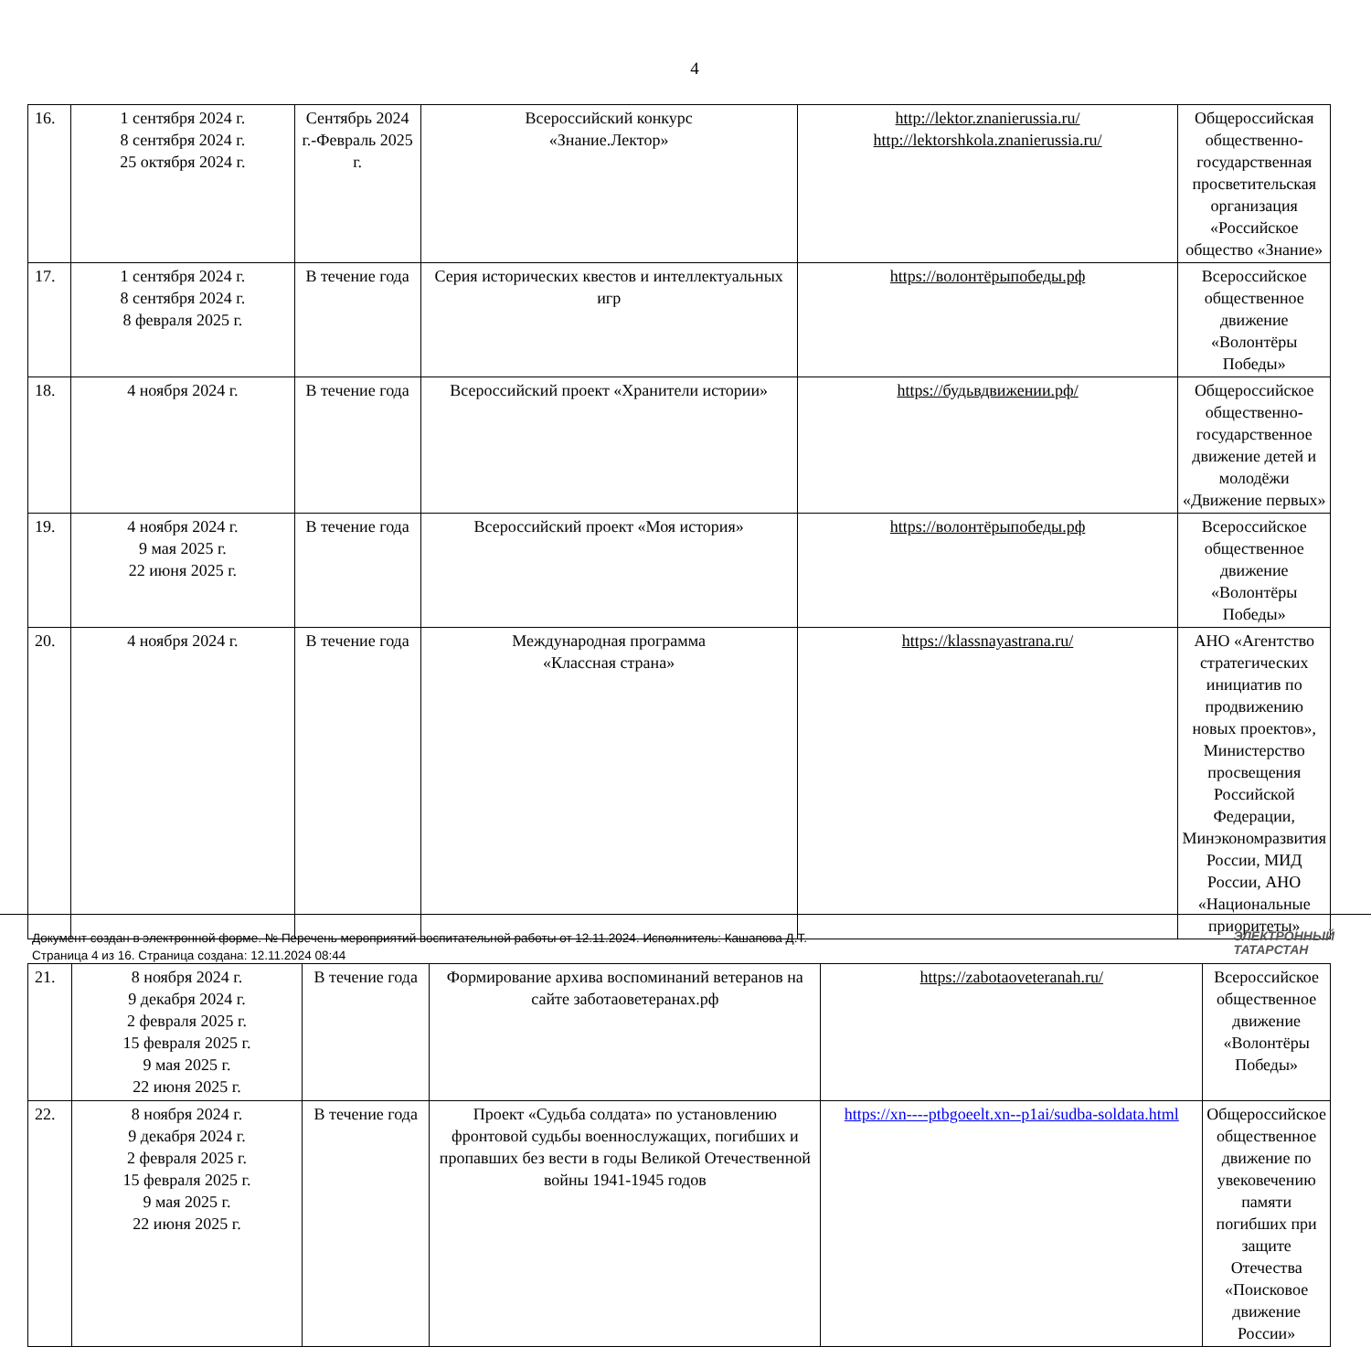4
| 16. | 1 сентября 2024 г. 8 сентября 2024 г. 25 октября 2024 г. | Сентябрь 2024 г.-Февраль 2025 г. | Всероссийский конкурс «Знание.Лектор» | http://lektor.znanierussia.ru/ http://lektorshkola.znanierussia.ru/ | Общероссийская общественно-государственная просветительская организация «Российское общество «Знание» |
| 17. | 1 сентября 2024 г. 8 сентября 2024 г. 8 февраля 2025 г. | В течение года | Серия исторических квестов и интеллектуальных игр | https://волонтёрыпобеды.рф | Всероссийское общественное движение «Волонтёры Победы» |
| 18. | 4 ноября 2024 г. | В течение года | Всероссийский проект «Хранители истории» | https://будьвдвижении.рф/ | Общероссийское общественно-государственное движение детей и молодёжи «Движение первых» |
| 19. | 4 ноября 2024 г. 9 мая 2025 г. 22 июня 2025 г. | В течение года | Всероссийский проект «Моя история» | https://волонтёрыпобеды.рф | Всероссийское общественное движение «Волонтёры Победы» |
| 20. | 4 ноября 2024 г. | В течение года | Международная программа «Классная страна» | https://klassnayastrana.ru/ | АНО «Агентство стратегических инициатив по продвижению новых проектов», Министерство просвещения Российской Федерации, Минэкономразвития России, МИД России, АНО «Национальные приоритеты» |
| 21. | 8 ноября 2024 г. 9 декабря 2024 г. 2 февраля 2025 г. 15 февраля 2025 г. 9 мая 2025 г. 22 июня 2025 г. | В течение года | Формирование архива воспоминаний ветеранов на сайте заботаоветеранах.рф | https://zabotaoveteranah.ru/ | Всероссийское общественное движение «Волонтёры Победы» |
| 22. | 8 ноября 2024 г. 9 декабря 2024 г. 2 февраля 2025 г. 15 февраля 2025 г. 9 мая 2025 г. 22 июня 2025 г. | В течение года | Проект «Судьба солдата» по установлению фронтовой судьбы военнослужащих, погибших и пропавших без вести в годы Великой Отечественной войны 1941-1945 годов | https://xn----ptbgoeelt.xn--p1ai/sudba-soldata.html | Общероссийское общественное движение по увековечению памяти погибших при защите Отечества «Поисковое движение России» |
Документ создан в электронной форме. № Перечень мероприятий воспитательной работы от 12.11.2024. Исполнитель: Кашапова Д.Т.
Страница 4 из 16. Страница создана: 12.11.2024 08:44
ЭЛЕКТРОННЫЙ
ТАТАРСТАН